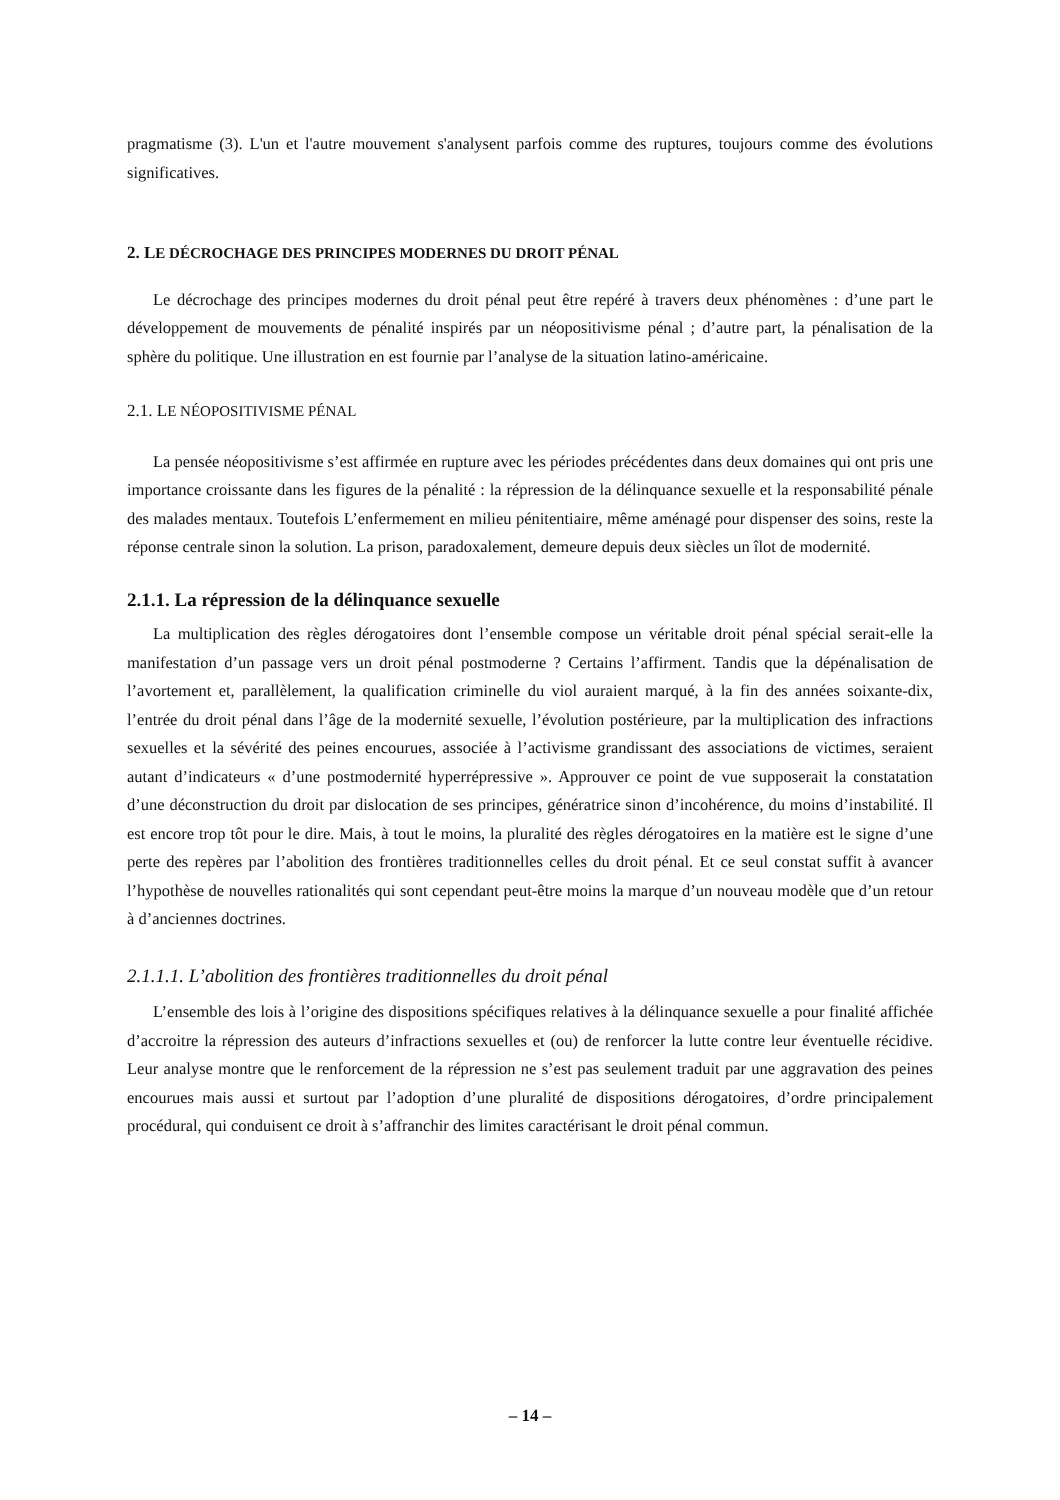pragmatisme (3). L'un et l'autre mouvement s'analysent parfois comme des ruptures, toujours comme des évolutions significatives.
2. LE DÉCROCHAGE DES PRINCIPES MODERNES DU DROIT PÉNAL
Le décrochage des principes modernes du droit pénal peut être repéré à travers deux phénomènes : d’une part le développement de mouvements de pénalité inspirés par un néopositivisme pénal ; d’autre part, la pénalisation de la sphère du politique. Une illustration en est fournie par l’analyse de la situation latino-américaine.
2.1. LE NÉOPOSITIVISME PÉNAL
La pensée néopositivisme s’est affirmée en rupture avec les périodes précédentes dans deux domaines qui ont pris une importance croissante dans les figures de la pénalité : la répression de la délinquance sexuelle et la responsabilité pénale des malades mentaux. Toutefois L’enfermement en milieu pénitentiaire, même aménagé pour dispenser des soins, reste la réponse centrale sinon la solution. La prison, paradoxalement, demeure depuis deux siècles un îlot de modernité.
2.1.1. La répression de la délinquance sexuelle
La multiplication des règles dérogatoires dont l’ensemble compose un véritable droit pénal spécial serait-elle la manifestation d’un passage vers un droit pénal postmoderne ? Certains l’affirment. Tandis que la dépénalisation de l’avortement et, parallèlement, la qualification criminelle du viol auraient marqué, à la fin des années soixante-dix, l’entrée du droit pénal dans l’âge de la modernité sexuelle, l’évolution postérieure, par la multiplication des infractions sexuelles et la sévérité des peines encourues, associée à l’activisme grandissant des associations de victimes, seraient autant d’indicateurs « d’une postmodernité hyperrépressive ». Approuver ce point de vue supposerait la constatation d’une déconstruction du droit par dislocation de ses principes, génératrice sinon d’incohérence, du moins d’instabilité. Il est encore trop tôt pour le dire. Mais, à tout le moins, la pluralité des règles dérogatoires en la matière est le signe d’une perte des repères par l’abolition des frontières traditionnelles celles du droit pénal. Et ce seul constat suffit à avancer l’hypothèse de nouvelles rationalités qui sont cependant peut-être moins la marque d’un nouveau modèle que d’un retour à d’anciennes doctrines.
2.1.1.1. L’abolition des frontières traditionnelles du droit pénal
L’ensemble des lois à l’origine des dispositions spécifiques relatives à la délinquance sexuelle a pour finalité affichée d’accroitre la répression des auteurs d’infractions sexuelles et (ou) de renforcer la lutte contre leur éventuelle récidive. Leur analyse montre que le renforcement de la répression ne s’est pas seulement traduit par une aggravation des peines encourues mais aussi et surtout par l’adoption d’une pluralité de dispositions dérogatoires, d’ordre principalement procédural, qui conduisent ce droit à s’affranchir des limites caractérisant le droit pénal commun.
– 14 –